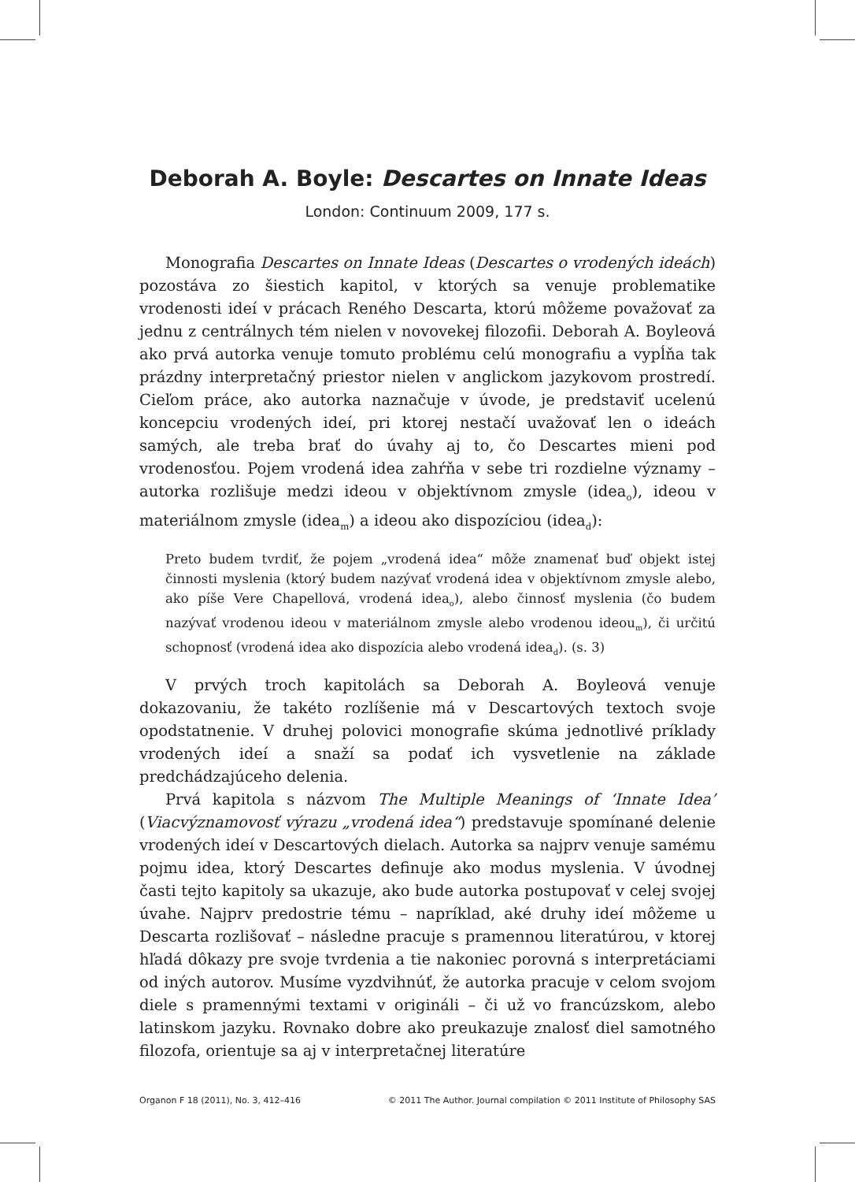Deborah A. Boyle: Descartes on Innate Ideas
London: Continuum 2009, 177 s.
Monografia Descartes on Innate Ideas (Descartes o vrodených ideách) pozostáva zo šiestich kapitol, v ktorých sa venuje problematike vrodenosti ideí v prácach Reného Descarta, ktorú môžeme považovať za jednu z centrálnych tém nielen v novovekej filozofii. Deborah A. Boyleová ako prvá autorka venuje tomuto problému celú monografiu a vypĺňa tak prázdny interpretačný priestor nielen v anglickom jazykovom prostredí. Cieľom práce, ako autorka naznačuje v úvode, je predstaviť ucelenú koncepciu vrodených ideí, pri ktorej nestačí uvažovať len o ideách samých, ale treba brať do úvahy aj to, čo Descartes mieni pod vrodenosťou. Pojem vrodená idea zahŕňa v sebe tri rozdielne významy – autorka rozlišuje medzi ideou v objektívnom zmysle (idea<sub>o</sub>), ideou v materiálnom zmysle (idea<sub>m</sub>) a ideou ako dispozíciou (idea<sub>d</sub>):
Preto budem tvrdiť, že pojem „vrodená idea“ môže znamenať buď objekt istej činnosti myslenia (ktorý budem nazývať vrodená idea v objektívnom zmysle alebo, ako píše Vere Chapellová, vrodená idea<sub>o</sub>), alebo činnosť myslenia (čo budem nazývať vrodenou ideou v materiálnom zmysle alebo vrodenou ideou<sub>m</sub>), či určitú schopnosť (vrodená idea ako dispozícia alebo vrodená idea<sub>d</sub>). (s. 3)
V prvých troch kapitolách sa Deborah A. Boyleová venuje dokazovaniu, že takéto rozlíšenie má v Descartových textoch svoje opodstatnenie. V druhej polovici monografie skúma jednotlivé príklady vrodených ideí a snaží sa podať ich vysvetlenie na základe predchádzajúceho delenia.
Prvá kapitola s názvom The Multiple Meanings of ‘Innate Idea’ (Viacvýznamovosť výrazu „vrodená idea“) predstavuje spomínané delenie vrodených ideí v Descartových dielach. Autorka sa najprv venuje samému pojmu idea, ktorý Descartes definuje ako modus myslenia. V úvodnej časti tejto kapitoly sa ukazuje, ako bude autorka postupovať v celej svojej úvahe. Najprv predostrie tému – napríklad, aké druhy ideí môžeme u Descarta rozlišovať – následne pracuje s pramennou literatúrou, v ktorej hľadá dôkazy pre svoje tvrdenia a tie nakoniec porovná s interpretáciami od iných autorov. Musíme vyzdvihnúť, že autorka pracuje v celom svojom diele s pramennými textami v origináli – či už vo francúzskom, alebo latinskom jazyku. Rovnako dobre ako preukazuje znalosť diel samotného filozofa, orientuje sa aj v interpretačnej literatúre
Organon F 18 (2011), No. 3, 412–416 © 2011 The Author. Journal compilation © 2011 Institute of Philosophy SAS